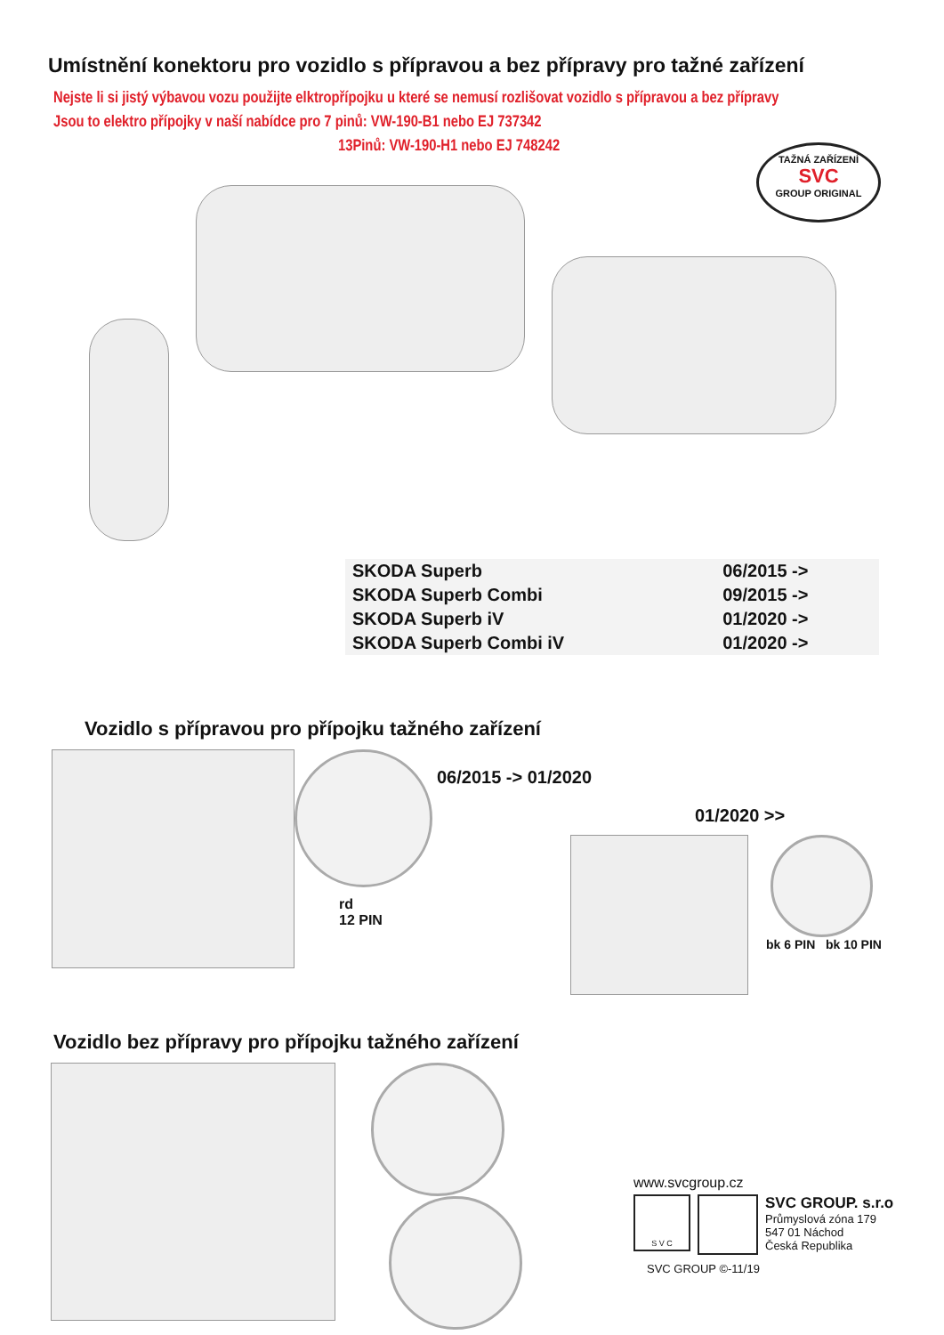Umístnění konektoru pro vozidlo s přípravou a bez přípravy pro tažné zařízení
Nejste li si jistý výbavou vozu použijte elktropřípojku u které se nemusí rozlišovat vozidlo s přípravou a bez přípravy
Jsou to elektro přípojky v naší nabídce pro 7 pinů: VW-190-B1 nebo EJ 737342
13Pinů: VW-190-H1 nebo EJ 748242
TAŽNÁ ZAŘÍZENÍ
SVC
GROUP ORIGINAL
| SKODA Superb | 06/2015 -> |
| SKODA Superb Combi | 09/2015 -> |
| SKODA Superb iV | 01/2020 -> |
| SKODA Superb Combi iV | 01/2020 -> |
Vozidlo s přípravou pro přípojku tažného zařízení
rd
12 PIN
06/2015 -> 01/2020
01/2020 >>
bk 6 PIN bk 10 PIN
Vozidlo bez přípravy pro přípojku tažného zařízení
www.svcgroup.cz
S V C
SVC GROUP. s.r.o
Průmyslová zóna 179
547 01 Náchod
Česká Republika
SVC GROUP ©-11/19